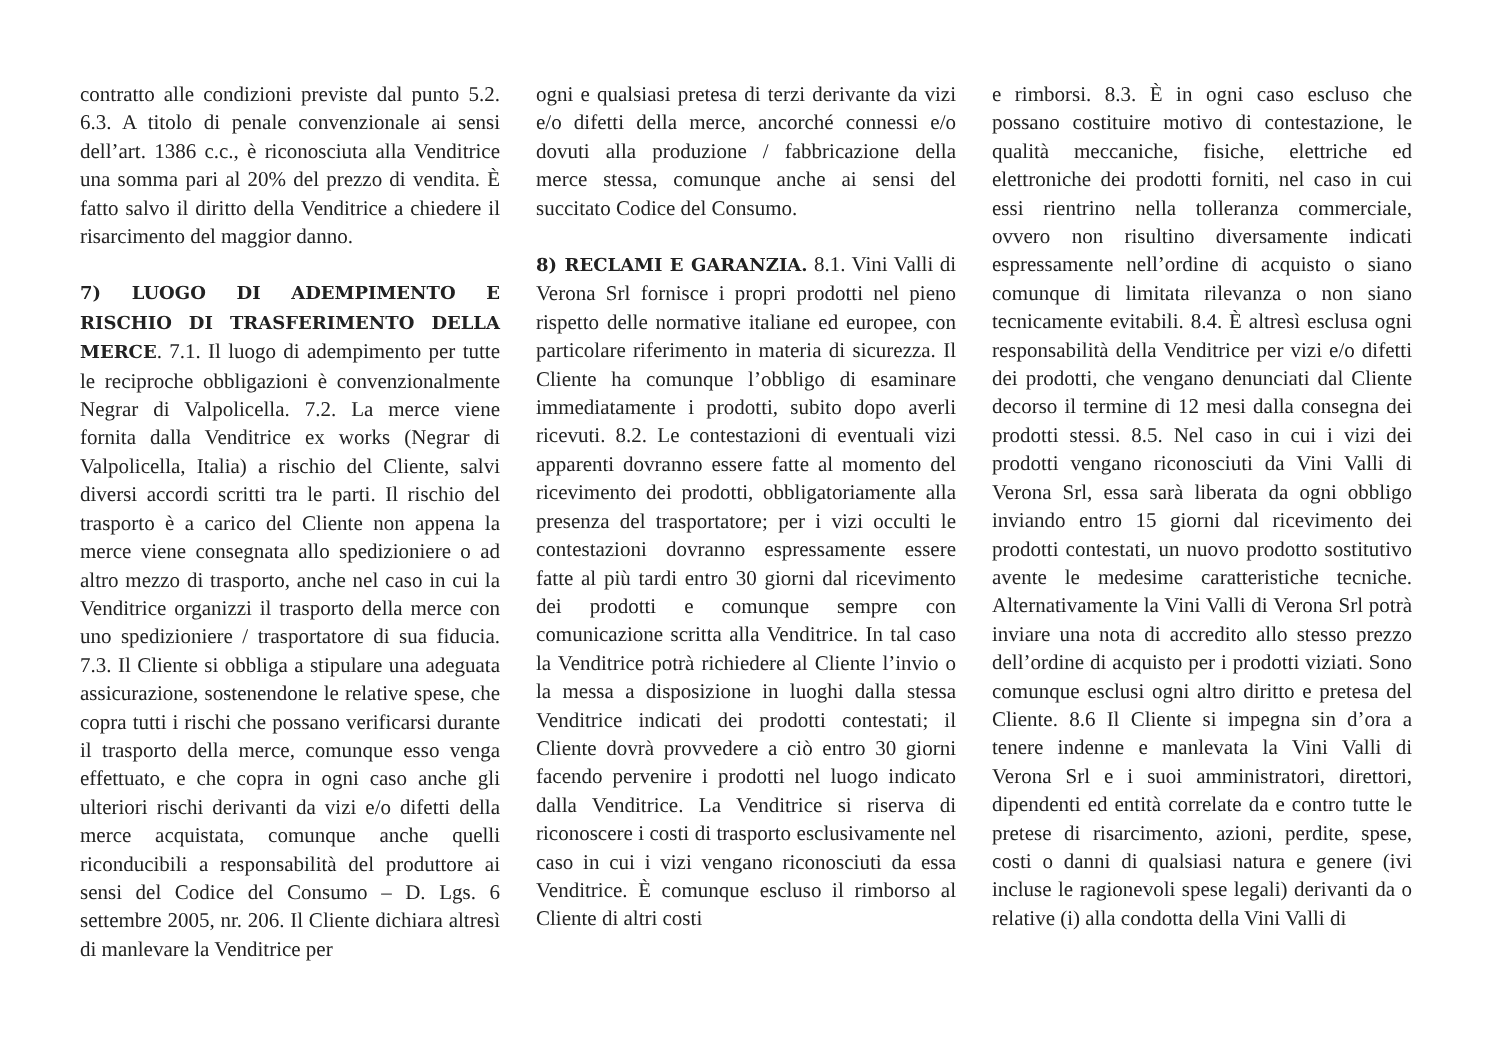contratto alle condizioni previste dal punto 5.2. 6.3. A titolo di penale convenzionale ai sensi dell’art. 1386 c.c., è riconosciuta alla Venditrice una somma pari al 20% del prezzo di vendita. È fatto salvo il diritto della Venditrice a chiedere il risarcimento del maggior danno.
7) LUOGO DI ADEMPIMENTO E RISCHIO DI TRASFERIMENTO DELLA MERCE. 7.1. Il luogo di adempimento per tutte le reciproche obbligazioni è convenzionalmente Negrar di Valpolicella. 7.2. La merce viene fornita dalla Venditrice ex works (Negrar di Valpolicella, Italia) a rischio del Cliente, salvi diversi accordi scritti tra le parti. Il rischio del trasporto è a carico del Cliente non appena la merce viene consegnata allo spedizioniere o ad altro mezzo di trasporto, anche nel caso in cui la Venditrice organizzi il trasporto della merce con uno spedizioniere / trasportatore di sua fiducia. 7.3. Il Cliente si obbliga a stipulare una adeguata assicurazione, sostenendone le relative spese, che copra tutti i rischi che possano verificarsi durante il trasporto della merce, comunque esso venga effettuato, e che copra in ogni caso anche gli ulteriori rischi derivanti da vizi e/o difetti della merce acquistata, comunque anche quelli riconducibili a responsabilità del produttore ai sensi del Codice del Consumo – D. Lgs. 6 settembre 2005, nr. 206. Il Cliente dichiara altresì di manlevare la Venditrice per
ogni e qualsiasi pretesa di terzi derivante da vizi e/o difetti della merce, ancorché connessi e/o dovuti alla produzione / fabbricazione della merce stessa, comunque anche ai sensi del succitato Codice del Consumo.
8) RECLAMI E GARANZIA. 8.1. Vini Valli di Verona Srl fornisce i propri prodotti nel pieno rispetto delle normative italiane ed europee, con particolare riferimento in materia di sicurezza. Il Cliente ha comunque l’obbligo di esaminare immediatamente i prodotti, subito dopo averli ricevuti. 8.2. Le contestazioni di eventuali vizi apparenti dovranno essere fatte al momento del ricevimento dei prodotti, obbligatoriamente alla presenza del trasportatore; per i vizi occulti le contestazioni dovranno espressamente essere fatte al più tardi entro 30 giorni dal ricevimento dei prodotti e comunque sempre con comunicazione scritta alla Venditrice. In tal caso la Venditrice potrà richiedere al Cliente l’invio o la messa a disposizione in luoghi dalla stessa Venditrice indicati dei prodotti contestati; il Cliente dovrà provvedere a ciò entro 30 giorni facendo pervenire i prodotti nel luogo indicato dalla Venditrice. La Venditrice si riserva di riconoscere i costi di trasporto esclusivamente nel caso in cui i vizi vengano riconosciuti da essa Venditrice. È comunque escluso il rimborso al Cliente di altri costi
e rimborsi. 8.3. È in ogni caso escluso che possano costituire motivo di contestazione, le qualità meccaniche, fisiche, elettriche ed elettroniche dei prodotti forniti, nel caso in cui essi rientrino nella tolleranza commerciale, ovvero non risultino diversamente indicati espressamente nell’ordine di acquisto o siano comunque di limitata rilevanza o non siano tecnicamente evitabili. 8.4. È altresì esclusa ogni responsabilità della Venditrice per vizi e/o difetti dei prodotti, che vengano denunciati dal Cliente decorso il termine di 12 mesi dalla consegna dei prodotti stessi. 8.5. Nel caso in cui i vizi dei prodotti vengano riconosciuti da Vini Valli di Verona Srl, essa sarà liberata da ogni obbligo inviando entro 15 giorni dal ricevimento dei prodotti contestati, un nuovo prodotto sostitutivo avente le medesime caratteristiche tecniche. Alternativamente la Vini Valli di Verona Srl potrà inviare una nota di accredito allo stesso prezzo dell’ordine di acquisto per i prodotti viziati. Sono comunque esclusi ogni altro diritto e pretesa del Cliente. 8.6 Il Cliente si impegna sin d’ora a tenere indenne e manlevata la Vini Valli di Verona Srl e i suoi amministratori, direttori, dipendenti ed entità correlate da e contro tutte le pretese di risarcimento, azioni, perdite, spese, costi o danni di qualsiasi natura e genere (ivi incluse le ragionevoli spese legali) derivanti da o relative (i) alla condotta della Vini Valli di